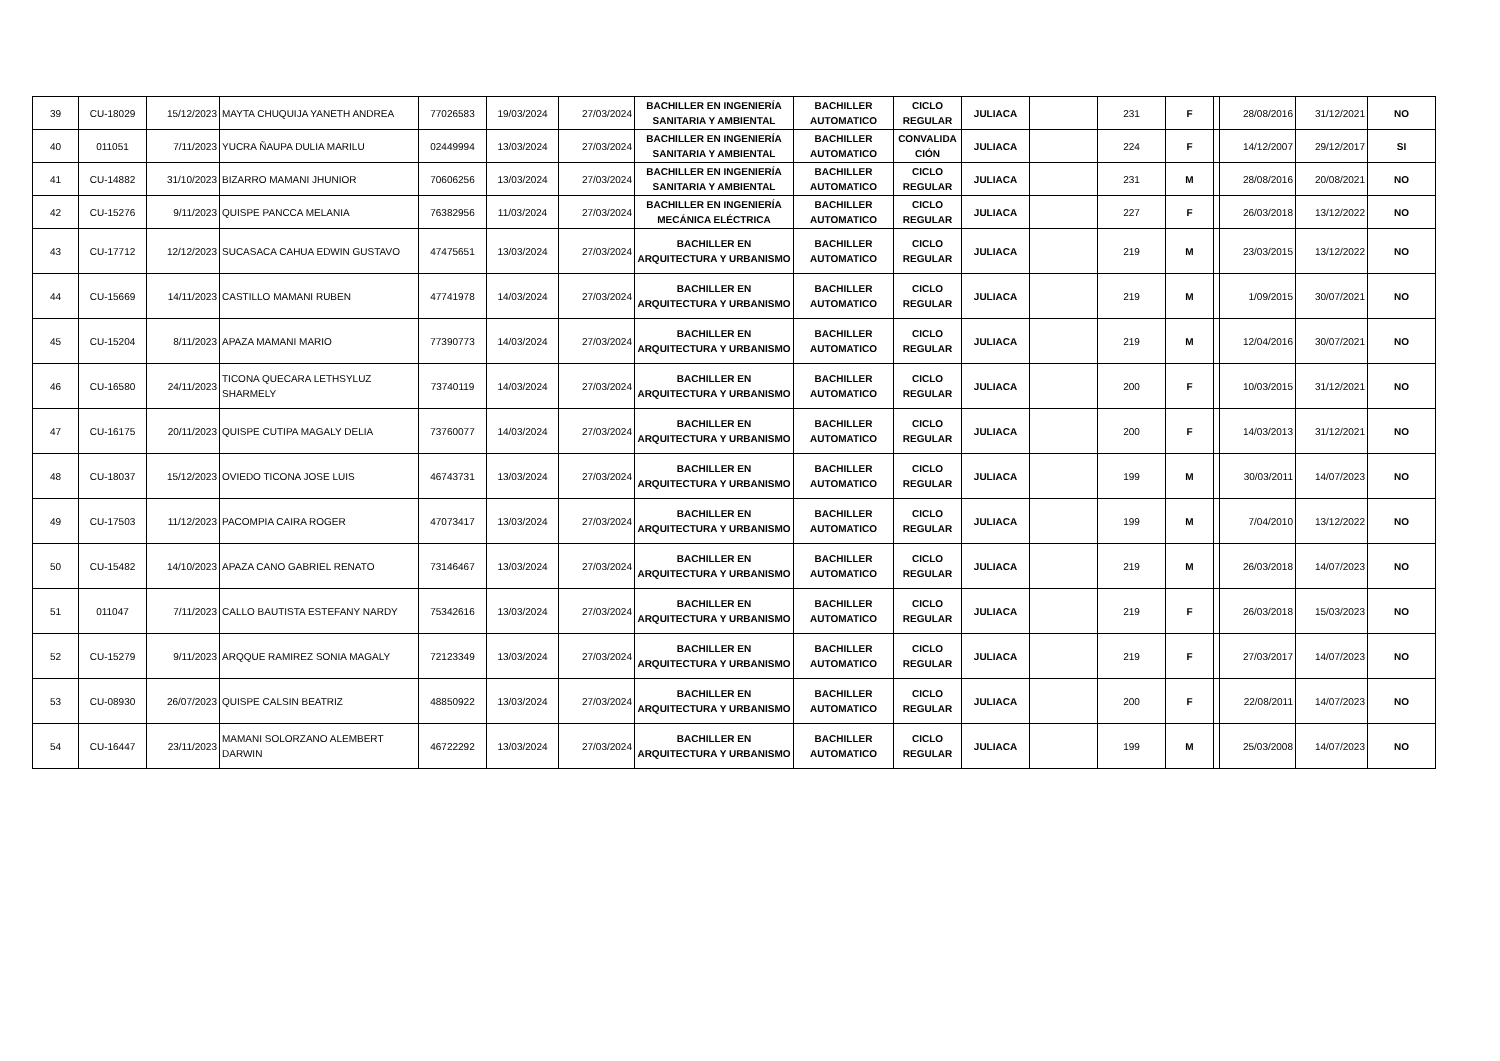| 39 | CU-18029 | 15/12/2023 | MAYTA CHUQUIJA YANETH ANDREA | 77026583 | 19/03/2024 | 27/03/2024 | BACHILLER EN INGENIERÍA SANITARIA Y AMBIENTAL | BACHILLER AUTOMATICO | CICLO REGULAR | JULIACA | | 231 | F | | 28/08/2016 | 31/12/2021 | NO |
| 40 | 011051 | 7/11/2023 | YUCRA ÑAUPA DULIA MARILU | 02449994 | 13/03/2024 | 27/03/2024 | BACHILLER EN INGENIERÍA SANITARIA Y AMBIENTAL | BACHILLER AUTOMATICO | CONVALIDA CIÓN | JULIACA | | 224 | F | | 14/12/2007 | 29/12/2017 | SI |
| 41 | CU-14882 | 31/10/2023 | BIZARRO MAMANI JHUNIOR | 70606256 | 13/03/2024 | 27/03/2024 | BACHILLER EN INGENIERÍA SANITARIA Y AMBIENTAL | BACHILLER AUTOMATICO | CICLO REGULAR | JULIACA | | 231 | M | | 28/08/2016 | 20/08/2021 | NO |
| 42 | CU-15276 | 9/11/2023 | QUISPE PANCCA MELANIA | 76382956 | 11/03/2024 | 27/03/2024 | BACHILLER EN INGENIERÍA MECÁNICA ELÉCTRICA | BACHILLER AUTOMATICO | CICLO REGULAR | JULIACA | | 227 | F | | 26/03/2018 | 13/12/2022 | NO |
| 43 | CU-17712 | 12/12/2023 | SUCASACA CAHUA EDWIN GUSTAVO | 47475651 | 13/03/2024 | 27/03/2024 | BACHILLER EN ARQUITECTURA Y URBANISMO | BACHILLER AUTOMATICO | CICLO REGULAR | JULIACA | | 219 | M | | 23/03/2015 | 13/12/2022 | NO |
| 44 | CU-15669 | 14/11/2023 | CASTILLO MAMANI RUBEN | 47741978 | 14/03/2024 | 27/03/2024 | BACHILLER EN ARQUITECTURA Y URBANISMO | BACHILLER AUTOMATICO | CICLO REGULAR | JULIACA | | 219 | M | | 1/09/2015 | 30/07/2021 | NO |
| 45 | CU-15204 | 8/11/2023 | APAZA MAMANI MARIO | 77390773 | 14/03/2024 | 27/03/2024 | BACHILLER EN ARQUITECTURA Y URBANISMO | BACHILLER AUTOMATICO | CICLO REGULAR | JULIACA | | 219 | M | | 12/04/2016 | 30/07/2021 | NO |
| 46 | CU-16580 | 24/11/2023 | TICONA QUECARA LETHSYLUZ SHARMELY | 73740119 | 14/03/2024 | 27/03/2024 | BACHILLER EN ARQUITECTURA Y URBANISMO | BACHILLER AUTOMATICO | CICLO REGULAR | JULIACA | | 200 | F | | 10/03/2015 | 31/12/2021 | NO |
| 47 | CU-16175 | 20/11/2023 | QUISPE CUTIPA MAGALY DELIA | 73760077 | 14/03/2024 | 27/03/2024 | BACHILLER EN ARQUITECTURA Y URBANISMO | BACHILLER AUTOMATICO | CICLO REGULAR | JULIACA | | 200 | F | | 14/03/2013 | 31/12/2021 | NO |
| 48 | CU-18037 | 15/12/2023 | OVIEDO TICONA JOSE LUIS | 46743731 | 13/03/2024 | 27/03/2024 | BACHILLER EN ARQUITECTURA Y URBANISMO | BACHILLER AUTOMATICO | CICLO REGULAR | JULIACA | | 199 | M | | 30/03/2011 | 14/07/2023 | NO |
| 49 | CU-17503 | 11/12/2023 | PACOMPIA CAIRA ROGER | 47073417 | 13/03/2024 | 27/03/2024 | BACHILLER EN ARQUITECTURA Y URBANISMO | BACHILLER AUTOMATICO | CICLO REGULAR | JULIACA | | 199 | M | | 7/04/2010 | 13/12/2022 | NO |
| 50 | CU-15482 | 14/10/2023 | APAZA CANO GABRIEL RENATO | 73146467 | 13/03/2024 | 27/03/2024 | BACHILLER EN ARQUITECTURA Y URBANISMO | BACHILLER AUTOMATICO | CICLO REGULAR | JULIACA | | 219 | M | | 26/03/2018 | 14/07/2023 | NO |
| 51 | 011047 | 7/11/2023 | CALLO BAUTISTA ESTEFANY NARDY | 75342616 | 13/03/2024 | 27/03/2024 | BACHILLER EN ARQUITECTURA Y URBANISMO | BACHILLER AUTOMATICO | CICLO REGULAR | JULIACA | | 219 | F | | 26/03/2018 | 15/03/2023 | NO |
| 52 | CU-15279 | 9/11/2023 | ARQQUE RAMIREZ SONIA MAGALY | 72123349 | 13/03/2024 | 27/03/2024 | BACHILLER EN ARQUITECTURA Y URBANISMO | BACHILLER AUTOMATICO | CICLO REGULAR | JULIACA | | 219 | F | | 27/03/2017 | 14/07/2023 | NO |
| 53 | CU-08930 | 26/07/2023 | QUISPE CALSIN BEATRIZ | 48850922 | 13/03/2024 | 27/03/2024 | BACHILLER EN ARQUITECTURA Y URBANISMO | BACHILLER AUTOMATICO | CICLO REGULAR | JULIACA | | 200 | F | | 22/08/2011 | 14/07/2023 | NO |
| 54 | CU-16447 | 23/11/2023 | MAMANI SOLORZANO ALEMBERT DARWIN | 46722292 | 13/03/2024 | 27/03/2024 | BACHILLER EN ARQUITECTURA Y URBANISMO | BACHILLER AUTOMATICO | CICLO REGULAR | JULIACA | | 199 | M | | 25/03/2008 | 14/07/2023 | NO |